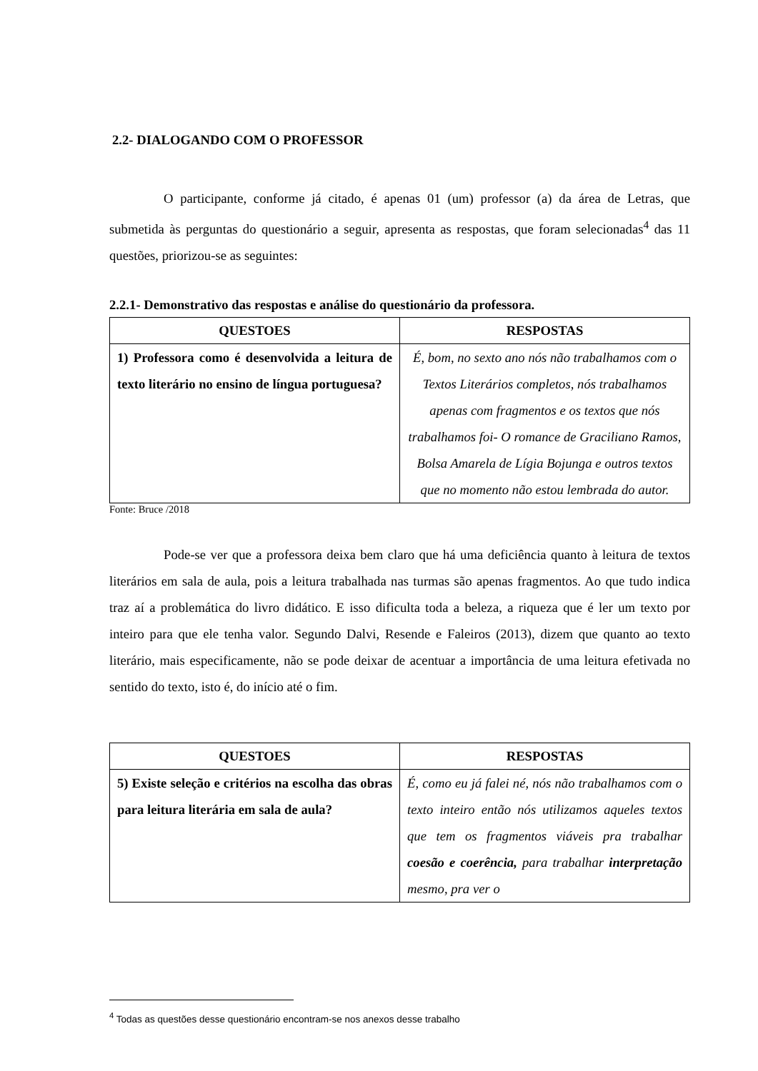2.2- DIALOGANDO COM O PROFESSOR
O participante, conforme já citado, é apenas 01 (um) professor (a) da área de Letras, que submetida às perguntas do questionário a seguir, apresenta as respostas, que foram selecionadas<sup>4</sup> das 11 questões, priorizou-se as seguintes:
2.2.1- Demonstrativo das respostas e análise do questionário da professora.
| QUESTOES | RESPOSTAS |
| --- | --- |
| 1) Professora como é desenvolvida a leitura de texto literário no ensino de língua portuguesa? | É, bom, no sexto ano nós não trabalhamos com o Textos Literários completos, nós trabalhamos apenas com fragmentos e os textos que nós trabalhamos foi- O romance de Graciliano Ramos, Bolsa Amarela de Lígia Bojunga e outros textos que no momento não estou lembrada do autor. |
Fonte: Bruce /2018
Pode-se ver que a professora deixa bem claro que há uma deficiência quanto à leitura de textos literários em sala de aula, pois a leitura trabalhada nas turmas são apenas fragmentos. Ao que tudo indica traz aí a problemática do livro didático. E isso dificulta toda a beleza, a riqueza que é ler um texto por inteiro para que ele tenha valor. Segundo Dalvi, Resende e Faleiros (2013), dizem que quanto ao texto literário, mais especificamente, não se pode deixar de acentuar a importância de uma leitura efetivada no sentido do texto, isto é, do início até o fim.
| QUESTOES | RESPOSTAS |
| --- | --- |
| 5) Existe seleção e critérios na escolha das obras para leitura literária em sala de aula? | É, como eu já falei né, nós não trabalhamos com o texto inteiro então nós utilizamos aqueles textos que tem os fragmentos viáveis pra trabalhar coesão e coerência, para trabalhar interpretação mesmo, pra ver o |
<sup>4</sup> Todas as questões desse questionário encontram-se nos anexos desse trabalho